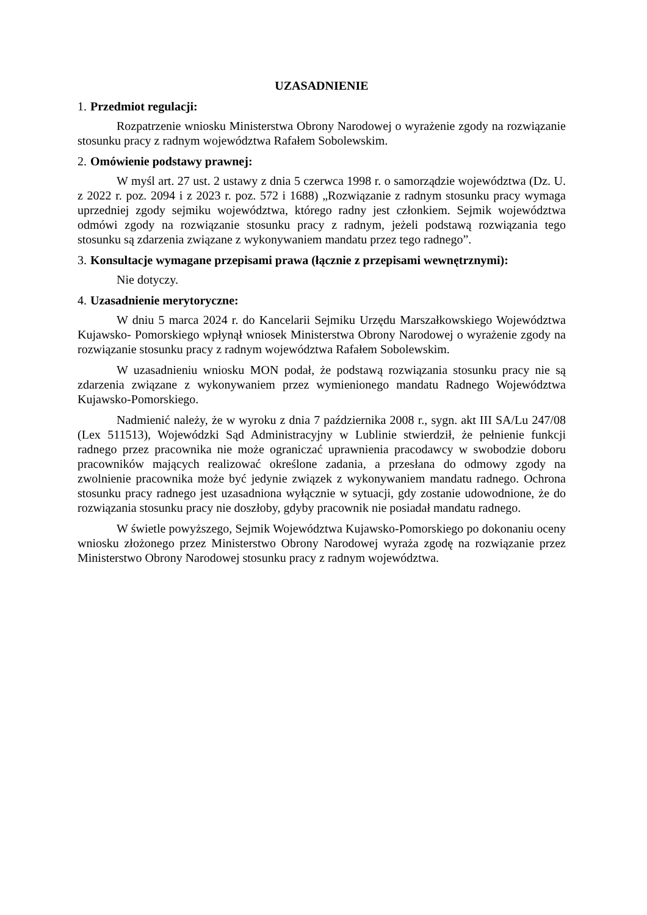UZASADNIENIE
1. Przedmiot regulacji:
Rozpatrzenie wniosku Ministerstwa Obrony Narodowej o wyrażenie zgody na rozwiązanie stosunku pracy z radnym województwa Rafałem Sobolewskim.
2. Omówienie podstawy prawnej:
W myśl art. 27 ust. 2 ustawy z dnia 5 czerwca 1998 r. o samorządzie województwa (Dz. U. z 2022 r. poz. 2094 i z 2023 r. poz. 572 i 1688) „Rozwiązanie z radnym stosunku pracy wymaga uprzedniej zgody sejmiku województwa, którego radny jest członkiem. Sejmik województwa odmówi zgody na rozwiązanie stosunku pracy z radnym, jeżeli podstawą rozwiązania tego stosunku są zdarzenia związane z wykonywaniem mandatu przez tego radnego”.
3. Konsultacje wymagane przepisami prawa (łącznie z przepisami wewnętrznymi):
Nie dotyczy.
4. Uzasadnienie merytoryczne:
W dniu 5 marca 2024 r. do Kancelarii Sejmiku Urzędu Marszałkowskiego Województwa Kujawsko- Pomorskiego wpłynął wniosek Ministerstwa Obrony Narodowej o wyrażenie zgody na rozwiązanie stosunku pracy z radnym województwa Rafałem Sobolewskim.
W uzasadnieniu wniosku MON podał, że podstawą rozwiązania stosunku pracy nie są zdarzenia związane z wykonywaniem przez wymienionego mandatu Radnego Województwa Kujawsko-Pomorskiego.
Nadmienić należy, że w wyroku z dnia 7 października 2008 r., sygn. akt III SA/Lu 247/08 (Lex 511513), Wojewódzki Sąd Administracyjny w Lublinie stwierdził, że pełnienie funkcji radnego przez pracownika nie może ograniczać uprawnienia pracodawcy w swobodzie doboru pracowników mających realizować określone zadania, a przesłana do odmowy zgody na zwolnienie pracownika może być jedynie związek z wykonywaniem mandatu radnego. Ochrona stosunku pracy radnego jest uzasadniona wyłącznie w sytuacji, gdy zostanie udowodnione, że do rozwiązania stosunku pracy nie doszłoby, gdyby pracownik nie posiadał mandatu radnego.
W świetle powyższego, Sejmik Województwa Kujawsko-Pomorskiego po dokonaniu oceny wniosku złożonego przez Ministerstwo Obrony Narodowej wyraża zgodę na rozwiązanie przez Ministerstwo Obrony Narodowej stosunku pracy z radnym województwa.